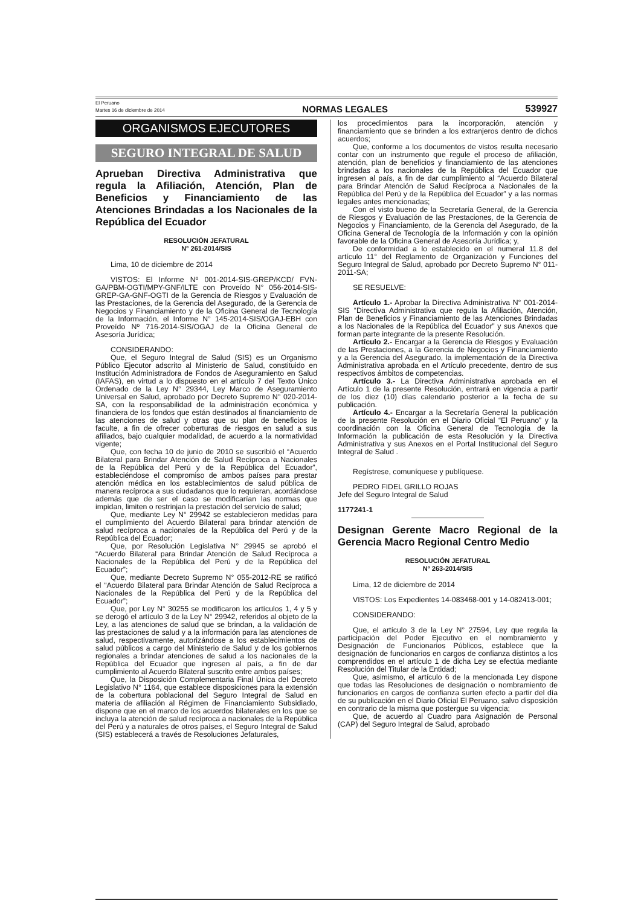El Peruano
Martes 16 de diciembre de 2014
NORMAS LEGALES
539927
ORGANISMOS EJECUTORES
SEGURO INTEGRAL DE SALUD
Aprueban Directiva Administrativa que regula la Afiliación, Atención, Plan de Beneficios y Financiamiento de las Atenciones Brindadas a los Nacionales de la República del Ecuador
RESOLUCIÓN JEFATURAL
N° 261-2014/SIS
Lima, 10 de diciembre de 2014
VISTOS: El Informe Nº 001-2014-SIS-GREP/KCD/ FVN-GA/PBM-OGTI/MPY-GNF/ILTE con Proveído N° 056-2014-SIS-GREP-GA-GNF-OGTI de la Gerencia de Riesgos y Evaluación de las Prestaciones, de la Gerencia del Asegurado, de la Gerencia de Negocios y Financiamiento y de la Oficina General de Tecnología de la Información, el Informe N° 145-2014-SIS/OGAJ-EBH con Proveído Nº 716-2014-SIS/OGAJ de la Oficina General de Asesoría Jurídica;
CONSIDERANDO:
Que, el Seguro Integral de Salud (SIS) es un Organismo Público Ejecutor adscrito al Ministerio de Salud, constituido en Institución Administradora de Fondos de Aseguramiento en Salud (IAFAS), en virtud a lo dispuesto en el artículo 7 del Texto Único Ordenado de la Ley N° 29344, Ley Marco de Aseguramiento Universal en Salud, aprobado por Decreto Supremo N° 020-2014-SA, con la responsabilidad de la administración económica y financiera de los fondos que están destinados al financiamiento de las atenciones de salud y otras que su plan de beneficios le faculte, a fin de ofrecer coberturas de riesgos en salud a sus afiliados, bajo cualquier modalidad, de acuerdo a la normatividad vigente;
Que, con fecha 10 de junio de 2010 se suscribió el “Acuerdo Bilateral para Brindar Atención de Salud Recíproca a Nacionales de la República del Perú y de la República del Ecuador”, estableciéndose el compromiso de ambos países para prestar atención médica en los establecimientos de salud pública de manera recíproca a sus ciudadanos que lo requieran, acordándose además que de ser el caso se modificarían las normas que impidan, limiten o restrinjan la prestación del servicio de salud;
Que, mediante Ley N° 29942 se establecieron medidas para el cumplimiento del Acuerdo Bilateral para brindar atención de salud recíproca a nacionales de la República del Perú y de la República del Ecuador;
Que, por Resolución Legislativa N° 29945 se aprobó el “Acuerdo Bilateral para Brindar Atención de Salud Recíproca a Nacionales de la República del Perú y de la República del Ecuador”;
Que, mediante Decreto Supremo N° 055-2012-RE se ratificó el “Acuerdo Bilateral para Brindar Atención de Salud Recíproca a Nacionales de la República del Perú y de la República del Ecuador”;
Que, por Ley N° 30255 se modificaron los artículos 1, 4 y 5 y se derogó el artículo 3 de la Ley N° 29942, referidos al objeto de la Ley, a las atenciones de salud que se brindan, a la validación de las prestaciones de salud y a la información para las atenciones de salud, respectivamente, autorizándose a los establecimientos de salud públicos a cargo del Ministerio de Salud y de los gobiernos regionales a brindar atenciones de salud a los nacionales de la República del Ecuador que ingresen al país, a fin de dar cumplimiento al Acuerdo Bilateral suscrito entre ambos países;
Que, la Disposición Complementaria Final Única del Decreto Legislativo N° 1164, que establece disposiciones para la extensión de la cobertura poblacional del Seguro Integral de Salud en materia de afiliación al Régimen de Financiamiento Subsidiado, dispone que en el marco de los acuerdos bilaterales en los que se incluya la atención de salud recíproca a nacionales de la República del Perú y a naturales de otros países, el Seguro Integral de Salud (SIS) establecerá a través de Resoluciones Jefaturales,
los procedimientos para la incorporación, atención y financiamiento que se brinden a los extranjeros dentro de dichos acuerdos;
Que, conforme a los documentos de vistos resulta necesario contar con un instrumento que regule el proceso de afiliación, atención, plan de beneficios y financiamiento de las atenciones brindadas a los nacionales de la República del Ecuador que ingresen al país, a fin de dar cumplimiento al “Acuerdo Bilateral para Brindar Atención de Salud Recíproca a Nacionales de la República del Perú y de la República del Ecuador” y a las normas legales antes mencionadas;
Con el visto bueno de la Secretaría General, de la Gerencia de Riesgos y Evaluación de las Prestaciones, de la Gerencia de Negocios y Financiamiento, de la Gerencia del Asegurado, de la Oficina General de Tecnología de la Información y con la opinión favorable de la Oficina General de Asesoría Jurídica; y,
De conformidad a lo establecido en el numeral 11.8 del artículo 11° del Reglamento de Organización y Funciones del Seguro Integral de Salud, aprobado por Decreto Supremo N° 011-2011-SA;
SE RESUELVE:
Artículo 1.- Aprobar la Directiva Administrativa N° 001-2014-SIS “Directiva Administrativa que regula la Afiliación, Atención, Plan de Beneficios y Financiamiento de las Atenciones Brindadas a los Nacionales de la República del Ecuador” y sus Anexos que forman parte integrante de la presente Resolución.
Artículo 2.- Encargar a la Gerencia de Riesgos y Evaluación de las Prestaciones, a la Gerencia de Negocios y Financiamiento y a la Gerencia del Asegurado, la implementación de la Directiva Administrativa aprobada en el Artículo precedente, dentro de sus respectivos ámbitos de competencias.
Artículo 3.- La Directiva Administrativa aprobada en el Artículo 1 de la presente Resolución, entrará en vigencia a partir de los diez (10) días calendario posterior a la fecha de su publicación.
Artículo 4.- Encargar a la Secretaría General la publicación de la presente Resolución en el Diario Oficial “El Peruano” y la coordinación con la Oficina General de Tecnología de la Información la publicación de esta Resolución y la Directiva Administrativa y sus Anexos en el Portal Institucional del Seguro Integral de Salud .
Regístrese, comuníquese y publíquese.
PEDRO FIDEL GRILLO ROJAS
Jefe del Seguro Integral de Salud
1177241-1
Designan Gerente Macro Regional de la Gerencia Macro Regional Centro Medio
RESOLUCIÓN JEFATURAL
Nº 263-2014/SIS
Lima, 12 de diciembre de 2014
VISTOS: Los Expedientes 14-083468-001 y 14-082413-001;
CONSIDERANDO:
Que, el artículo 3 de la Ley N° 27594, Ley que regula la participación del Poder Ejecutivo en el nombramiento y Designación de Funcionarios Públicos, establece que la designación de funcionarios en cargos de confianza distintos a los comprendidos en el artículo 1 de dicha Ley se efectúa mediante Resolución del Titular de la Entidad;
Que, asimismo, el artículo 6 de la mencionada Ley dispone que todas las Resoluciones de designación o nombramiento de funcionarios en cargos de confianza surten efecto a partir del día de su publicación en el Diario Oficial El Peruano, salvo disposición en contrario de la misma que postergue su vigencia;
Que, de acuerdo al Cuadro para Asignación de Personal (CAP) del Seguro Integral de Salud, aprobado